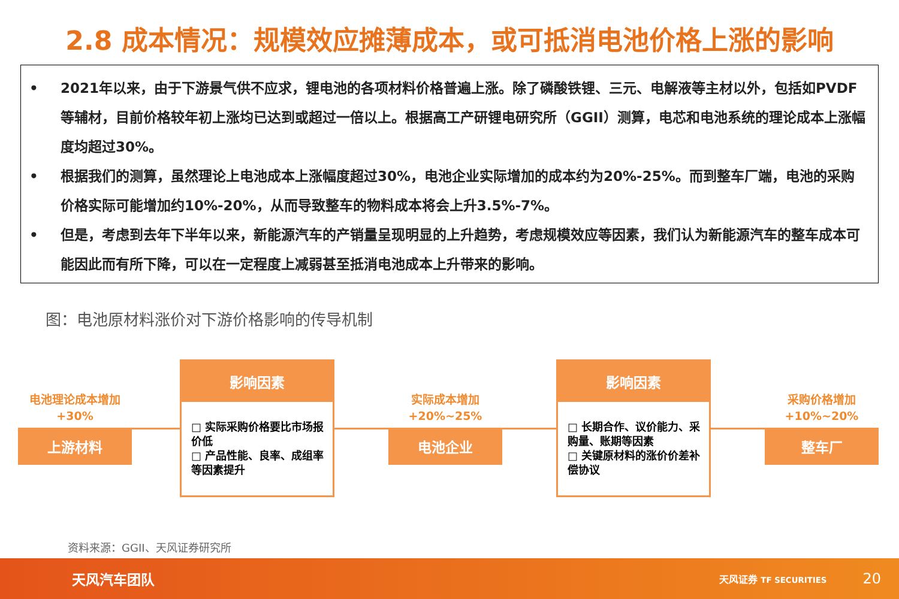2.8 成本情况：规模效应摊薄成本，或可抵消电池价格上涨的影响
• 2021年以来，由于下游景气供不应求，锂电池的各项材料价格普遍上涨。除了磷酸铁锂、三元、电解液等主材以外，包括如PVDF等辅材，目前价格较年初上涨均已达到或超过一倍以上。根据高工产研锂电研究所（GGII）测算，电芯和电池系统的理论成本上涨幅度均超过30%。
• 根据我们的测算，虽然理论上电池成本上涨幅度超过30%，电池企业实际增加的成本约为20%-25%。而到整车厂端，电池的采购价格实际可能增加约10%-20%，从而导致整车的物料成本将会上升3.5%-7%。
• 但是，考虑到去年下半年以来，新能源汽车的产销量呈现明显的上升趋势，考虑规模效应等因素，我们认为新能源汽车的整车成本可能因此而有所下降，可以在一定程度上减弱甚至抵消电池成本上升带来的影响。
图：电池原材料涨价对下游价格影响的传导机制
电池理论成本增加
+30%
上游材料
影响因素
□ 实际采购价格要比市场报价低
□ 产品性能、良率、成组率等因素提升
实际成本增加
+20%~25%
电池企业
影响因素
□ 长期合作、议价能力、采购量、账期等因素
□ 关键原材料的涨价价差补偿协议
采购价格增加
+10%~20%
整车厂
资料来源：GGII、天风证券研究所
天风汽车团队 天风证券 TF SECURITIES 20